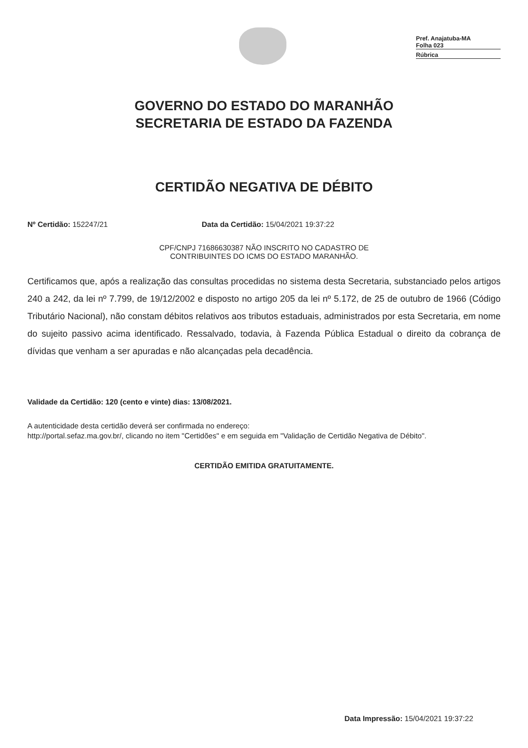Pref. Anajatuba-MA
Folha 023
Rúbrica
GOVERNO DO ESTADO DO MARANHÃO
SECRETARIA DE ESTADO DA FAZENDA
CERTIDÃO NEGATIVA DE DÉBITO
Nº Certidão: 152247/21 Data da Certidão: 15/04/2021 19:37:22
CPF/CNPJ 71686630387 NÃO INSCRITO NO CADASTRO DE
CONTRIBUINTES DO ICMS DO ESTADO MARANHÃO.
Certificamos que, após a realização das consultas procedidas no sistema desta Secretaria, substanciado pelos artigos 240 a 242, da lei nº 7.799, de 19/12/2002 e disposto no artigo 205 da lei nº 5.172, de 25 de outubro de 1966 (Código Tributário Nacional), não constam débitos relativos aos tributos estaduais, administrados por esta Secretaria, em nome do sujeito passivo acima identificado. Ressalvado, todavia, à Fazenda Pública Estadual o direito da cobrança de dívidas que venham a ser apuradas e não alcançadas pela decadência.
Validade da Certidão: 120 (cento e vinte) dias: 13/08/2021.
A autenticidade desta certidão deverá ser confirmada no endereço:
http://portal.sefaz.ma.gov.br/, clicando no item "Certidões" e em seguida em "Validação de Certidão Negativa de Débito".
CERTIDÃO EMITIDA GRATUITAMENTE.
Data Impressão: 15/04/2021 19:37:22